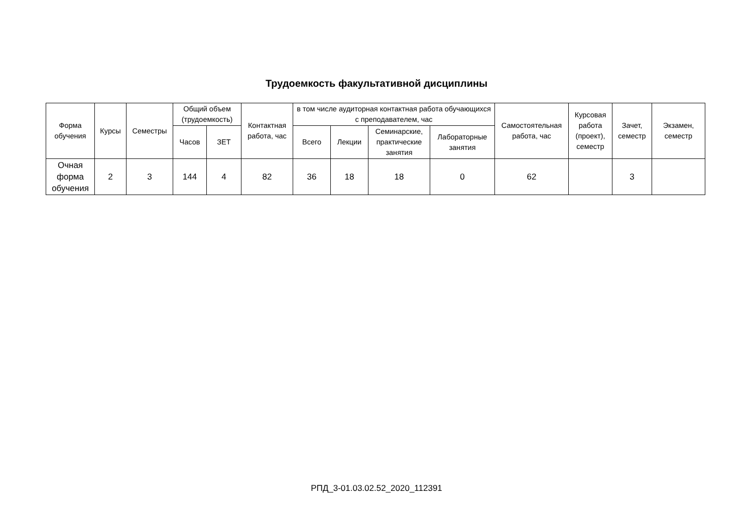Трудоемкость факультативной дисциплины
| Форма обучения | Курсы | Семестры | Общий объем (трудоемкость) | | Контактная работа, час | в том числе аудиторная контактная работа обучающихся с преподавателем, час | | | | Самостоятельная работа, час | Курсовая работа (проект), семестр | Зачет, семестр | Экзамен, семестр |
| --- | --- | --- | --- | --- | --- | --- | --- | --- | --- | --- | --- | --- | --- |
| | | | Часов | ЗЕТ | | Всего | Лекции | Семинарские, практические занятия | Лабораторные занятия | | | | |
| Очная форма обучения | 2 | 3 | 144 | 4 | 82 | 36 | 18 | 18 | 0 | 62 | | 3 | |
РПД_3-01.03.02.52_2020_112391